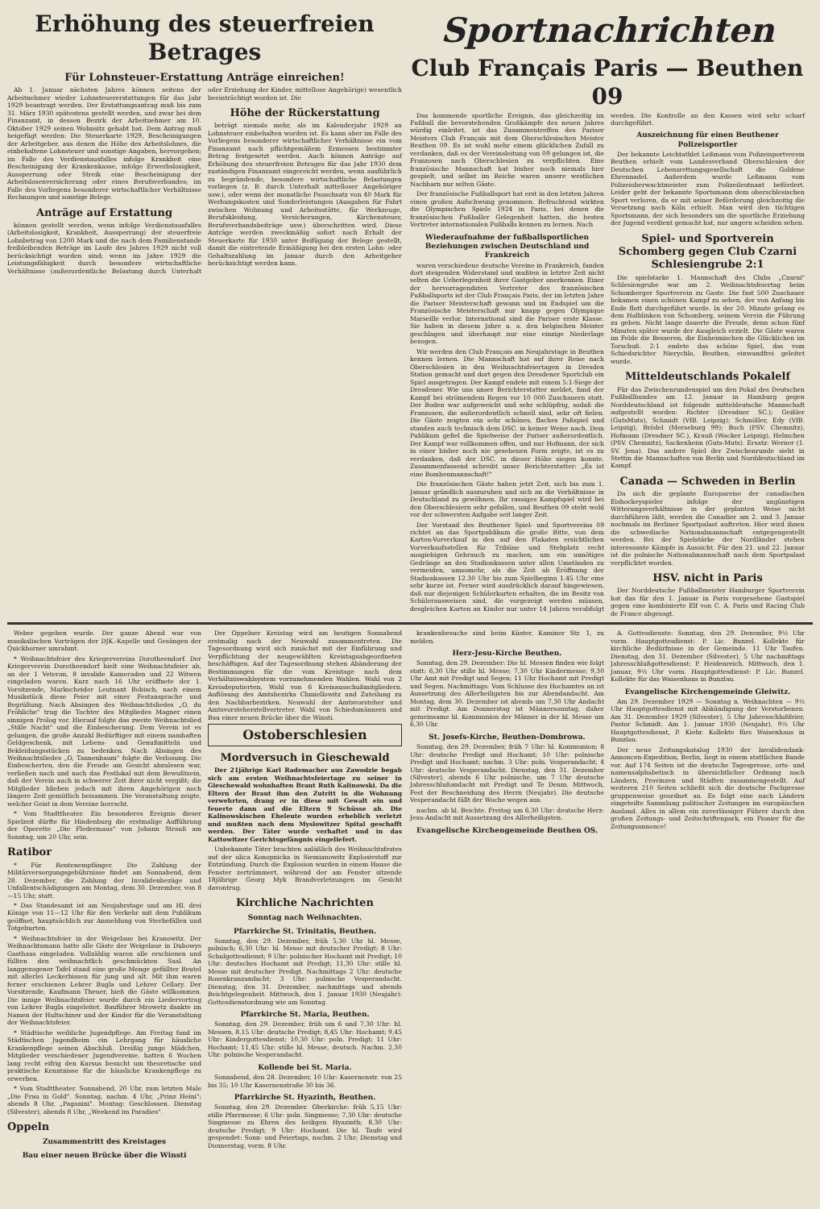Erhöhung des steuerfreien Betrages
Für Lohnsteuer-Erstattung Anträge einreichen!
Ab 1. Januar nächsten Jahres können seitens der Arbeitnehmer wieder Lohnsteuererstattungen für das Jahr 1929 beantragt werden. Der Erstattungsantrag muß bis zum 31. März 1930 spätestens gestellt werden, und zwar bei dem Finanzamt, in dessen Bezirk der Arbeitnehmer am 10. Oktober 1929 seinen Wohnsitz gehabt hat. Dem Antrag muß beigefügt werden: Die Steuerkarte 1929, Bescheinigungen der Arbeitgeber, aus denen die Höhe des Arbeitslohnes, die einbehaltene Lohnsteuer und sonstige Angaben, hervorgehen; im Falle des Verdienstausfalles infolge Krankheit eine Bescheinigung der Krankenkasse, infolge Erwerbslosigkeit, Aussperrung oder Streik eine Bescheinigung der Arbeitslosenversicherung oder eines Berufsverbandes; im Falle des Vorliegens besonderer wirtschaftlicher Verhältnisse Rechnungen und sonstige Belege.
Anträge auf Erstattung
können gestellt werden, wenn infolge Verdienstausfalles (Arbeitslosigkeit, Krankheit, Aussperrung) der steuerfreie Lohnbetrag von 1200 Mark und die nach dem Familienstande freibleibenden Beträge im Laufe des Jahres 1929 nicht voll berücksichtigt worden sind; wenn im Jahre 1929 die Leistungsfähigkeit durch besondere wirtschaftliche Verhältnisse (außerordentliche Belastung durch Unterhalt oder Erziehung der Kinder, mittellose Angehörige) wesentlich beeinträchtigt worden ist. Die
Höhe der Rückerstattung
beträgt niemals mehr, als im Kalenderjahr 1929 an Lohnsteuer einbehalten worden ist. Es kann aber im Falle des Vorliegens besonderer wirtschaftlicher Verhältnisse ein vom Finanzamt nach pflichtgemäßem Ermessen bestimmter Betrag festgesetzt werden. Auch können Anträge auf Erhöhung des steuerfreien Betrages für das Jahr 1930 dem zuständigen Finanzamt eingereicht werden, wenn ausführlich zu begründende, besondere wirtschaftliche Belastungen vorliegen (z. B. durch Unterhalt mittelloser Angehöriger usw.), oder wenn der monatliche Pauschsatz von 40 Mark für Werbungskosten und Sonderleistungen (Ausgaben für Fahrt zwischen Wohnung und Arbeitsstätte, für Werkzeuge, Berufskleidung, Versicherungen, Kirchensteuer, Berufsverbandsbeiträge usw.) überschritten wird. Diese Anträge werden zweckmäßig sofort nach Erhalt der Steuerkarte für 1930 unter Beifügung der Belege gestellt, damit die eintretende Ermäßigung bei den ersten Lohn- oder Gehaltszahlung im Januar durch den Arbeitgeber berücksichtigt werden kann.
Sportnachrichten
Club Français Paris — Beuthen 09
Das kommende sportliche Ereignis, das gleichzeitig im Fußball die bevorstehenden Großkämpfe des neuen Jahres würdig einleitet, ist das Zusammentreffen des Pariser Meisters Club Français mit dem Oberschlesischen Meister Beuthen 09. Es ist wohl mehr einem glücklichen Zufall zu verdanken, daß es der Vereinsleitung von 09 gelungen ist, die Franzosen nach Oberschlesien zu verpflichten. Eine französische Mannschaft hat bisher noch niemals hier gespielt, und selbst im Reiche waren unsere westlichen Nachbarn nur selten Gäste.
Der französische Fußballsport hat erst in den letzten Jahren einen großen Aufschwung genommen. Befruchtend wirkten die Olympischen Spiele 1924 in Paris, bei denen die französischen Fußballer Gelegenheit hatten, die besten Vertreter internationalen Fußballs kennen zu lernen. Nach
Wiederaufnahme der fußballsportlichen Beziehungen zwischen Deutschland und Frankreich
waren verschiedene deutsche Vereine in Frankreich, fanden dort steigenden Widerstand und mußten in letzter Zeit nicht selten die Ueberlegenheit ihrer Gastgeber anerkennen. Einer der hervorragendsten Vertreter des französischen Fußballsports ist der Club Français Paris, der im letzten Jahre die Pariser Meisterschaft gewann und im Endspiel um die Französische Meisterschaft nur knapp gegen Olympique Marseille verlor. International sind die Pariser erste Klasse. Sie haben in diesem Jahre u. a. den belgischen Meister geschlagen und überhaupt nur eine einzige Niederlage bezogen.
Wir werden den Club Français am Neujahrstage in Beuthen kennen lernen. Die Mannschaft hat auf ihrer Reise nach Oberschlesien in den Weihnachtsfeiertagen in Dresden Station gemacht und dort gegen den Dresdener Sportclub ein Spiel ausgetragen. Der Kampf endete mit einem 5:1-Siege der Dresdener. Wie uns unser Berichterstatter meldet, fand der Kampf bei strömendem Regen vor 10 000 Zuschauern statt. Der Boden war aufgeweicht und sehr schlüpfrig, sodaß die Franzosen, die außerordentlich schnell sind, sehr oft fielen. Die Gäste zeigten ein sehr schönes, flaches Paßspiel und standen auch technisch dem DSC. in keiner Weise nach. Dem Publikum gefiel die Spielweise der Pariser außerordentlich. Der Kampf war vollkommen offen, und nur Hofmann, der sich in einer bisher noch nie gesehenen Form zeigte, ist es zu verdanken, daß der DSC. in dieser Höhe siegen konnte. Zusammenfassend schreibt unser Berichterstatter: „Es ist eine Bombenmannschaft!"
Die französischen Gäste haben jetzt Zeit, sich bis zum 1. Januar gründlich auszuruhen und sich an die Verhältnisse in Deutschland zu gewöhnen. Ihr rassiges Kampfspiel wird bei den Oberschlesiern sehr gefallen, und Beuthen 09 steht wohl vor der schwersten Aufgabe seit langer Zeit.
Der Vorstand des Beuthener Spiel- und Sportvereins 09 richtet an das Sportpublikum die große Bitte, von dem Karten-Vorverkauf in den auf den Plakaten ersichtlichen Vorverkaufsstellen für Tribüne und Stehplatz recht ausgiebigen Gebrauch zu machen, um ein unnötiges Gedränge an den Stadionkassen unter allen Umständen zu vermeiden, umsomehr, als die Zeit ab Eröffnung der Stadionkassen 12.30 Uhr bis zum Spielbeginn 1.45 Uhr eine sehr kurze ist. Ferner wird ausdrücklich darauf hingewiesen, daß nur diejenigen Schülerkarten erhalten, die im Besitz von Schülerausweisen sind, die vorgezeigt werden müssen, desgleichen Karten an Kinder nur unter 14 Jahren verabfolgt werden. Die Kontrolle an den Kassen wird sehr scharf durchgeführt.
Auszeichnung für einen Beuthener Polizeisportler
Der bekannte Leichtathlet Leßmann vom Polizeisportverein Beuthen erhielt vom Landesverband Oberschlesien der Deutschen Lebensrettungsgesellschaft die Goldene Ehrennadel. Außerdem wurde Leßmann vom Polizeioberwachtmeister zum Polizeileutnant befördert. Leider geht der bekannte Sportsmann dem oberschlesischen Sport verloren, da er mit seiner Beförderung gleichzeitig die Versetzung nach Köln erhielt. Man wird den tüchtigen Sportsmann, der sich besonders um die sportliche Erziehung der Jugend verdient gemacht hat, nur ungern scheiden sehen.
Spiel- und Sportverein Schomberg gegen Club Czarni Schlesiengrube 2:1
Die spielstarke 1. Mannschaft des Clubs „Czarni" Schlesiengrube war am 2. Weihnachtsfeiertag beim Schomberger Sportverein zu Gaste. Die fast 500 Zuschauer bekamen einen schönen Kampf zu sehen, der von Anfang bis Ende flott durchgeführt wurde. In der 20. Minute gelang es dem Halblinken von Schomberg, seinem Verein die Führung zu geben. Nicht lange dauerte die Freude, denn schon fünf Minuten später wurde der Ausgleich erzielt. Die Gäste waren im Felde die Besseren, die Einheimischen die Glücklichen im Torschuß. 2:1 endete das schöne Spiel, das vom Schiedsrichter Nierychlo, Beuthen, einwandfrei geleitet wurde.
Mitteldeutschlands Pokalelf
Für das Zwischenrundenspiel um den Pokal des Deutschen Fußballbundes am 12. Januar in Hamburg gegen Norddeutschland ist folgende mitteldeutsche Mannschaft aufgestellt worden: Richter (Dresdner SC.); Geißler (GutsMuts), Schmidt (VfB. Leipzig); Schmöller, Edy (VfB. Leipzig), Brödel (Merseburg 99); Boch (PSV. Chemnitz), Hofmann (Dresdner SC.), Krauß (Wacker Leipzig), Helmchen (PSV. Chemnitz), Sackenheim (Guts-Muts). Ersatz: Werner (1. SV. Jena). Das andere Spiel der Zwischenrunde sieht in Stettin die Mannschaften von Berlin und Norddeutschland im Kampf.
Canada — Schweden in Berlin
Da sich die geplante Europareise der canadischen Eishockeyspieler infolge der ungünstigen Witterungsverhältnisse in der geplanten Weise nicht durchführen läßt, werden die Canadier am 2. und 3. Januar nochmals im Berliner Sportpalast auftreten. Hier wird ihnen die schwedische Nationalmannschaft entgegengestellt werden. Bei der Spielstärke der Nordländer stehen interessante Kämpfe in Aussicht. Für den 21. und 22. Januar ist die polnische Nationalmannschaft nach dem Sportpalast verpflichtet worden.
HSV. nicht in Paris
Der Norddeutsche Fußballmeister Hamburger Sportverein hat das für den 1. Januar in Paris vorgesehene Gastspiel gegen eine kombinierte Elf von C. A. Paris und Racing Club de France abgesagt.
Weber gegeben wurde. Der ganze Abend war von musikalischen Vorträgen der DJK.-Kapelle und Gesängen der Quickborner umrahmt.
* Weihnachtsfeier des Kriegervereins Dorotheendorf. Der Kriegerverein Dorotheendorf hielt eine Weihnachtsfeier ab, an der 1 Veteran, 8 invalide Kameraden und 22 Witwen eingeladen waren. Kurz nach 16 Uhr eröffnete der 1. Vorsitzende, Markscheider Leutnant Bobisch, nach einem Musikstück diese Feier mit einer Festansprache und Begrüßung. Nach Absingen des Weihnachtsliedes „O, du Fröhliche" trug die Tochter des Mitgliedes Magner einen sinnigen Prolog vor. Hierauf folgte das zweite Weihnachtslied „Stille Nacht" und die Einbescherung. Dem Verein ist es gelungen, die große Anzahl Bedürftiger mit einem namhaften Geldgeschenk, mit Lebens- und Genußmitteln und Bekleidungsstücken zu bedenken. Nach Absingen des Weihnachtsliedes „O, Tannenbaum" folgte die Verlosung. Die Einbescherten, den die Freude am Gesicht abzulesen war, verließen nach und nach das Festlokal mit dem Bewußtsein, daß der Verein auch in schwerer Zeit ihrer nicht vergißt; die Mitglieder blieben jedoch mit ihren Angehörigen noch längere Zeit gemütlich beisammen. Die Veranstaltung zeigte, welcher Geist in dem Vereine herrscht.
* Vom Stadttheater. Ein besonderes Ereignis dieser Spielzeit dürfte für Hindenburg die erstmalige Aufführung der Operette „Die Fledermaus" von Johann Strauß am Sonntag, um 20 Uhr, sein.
Ratibor
* Für Rentenempfänger. Die Zahlung der Militärversorgungsgebührnisse findet am Sonnabend, dem 28. Dezember, die Zahlung der Invalidenbezüge und Unfallentschädigungen am Montag, dem 30. Dezember, von 8—15 Uhr, statt.
* Das Standesamt ist am Neujahrstage und am Hl. drei Könige von 11—12 Uhr für den Verkehr mit dem Publikum geöffnet, hauptsächlich zur Anmeldung von Sterbefällen und Totgeburten.
* Weihnachtsfeier in der Weigelaue bei Kranowitz. Der Weihnachtsmann hatte alle Gäste der Weigelaue in Dubowys Gasthaus eingeladen. Vollzählig waren alle erschienen und füllten den weihnachtlich geschmückten Saal. An langgezogener Tafel stand eine große Menge gefüllter Beutel mit allerlei Leckerbissen für jung und alt. Mit ihm waren ferner erschienen Lehrer Bugla und Lehrer Cellary. Der Vorsitzende, Kaufmann Theuer, hieß die Gäste willkommen. Die innige Weihnachtsfeier wurde durch ein Liedervortrag von Lehrer Bugla eingeleitet. Bauführer Mrowetz dankte im Namen der Hultschiner und der Kinder für die Veranstaltung der Weihnachtsfeier.
* Städtische weibliche Jugendpflege. Am Freitag fand im Städtischen Jugendheim ein Lehrgang für häusliche Krankenpflege seinen Abschluß. Dreißig junge Mädchen, Mitglieder verschiedener Jugendvereine, hatten 6 Wochen lang recht eifrig den Kursus besucht um theoretische und praktische Kenntnisse für die häusliche Krankenpflege zu erwerben.
* Vom Stadttheater. Sonnabend, 20 Uhr, zum letzten Male „Die Frau in Gold". Sonntag, nachm. 4 Uhr, „Prinz Heini"; abends 8 Uhr, „Paganini". Montag: Geschlossen. Dienstag (Silvester), abends 8 Uhr, „Weekend im Paradies".
Oppeln
Zusammentritt des Kreistages
Bau einer neuen Brücke über die Winsti
Der Oppelner Kreistag wird am heutigen Sonnabend erstmalig nach der Neuwahl zusammentreten. Die Tagesordnung wird sich zunächst mit der Einführung und Verpflichtung der neugewählten Kreistagsabgeordneten beschäftigen. Auf der Tagesordnung stehen Abänderung der Bestimmungen für die vom Kreistage nach dem Verhältniswahlsystem vorzunehmenden Wahlen. Wahl von 2 Kreisdeputierten, Wahl von 6 Kreisausschußmitgliedern. Auflösung des Amtsbezirks Chmiellowitz und Zuteilung zu den Nachbarbezirken. Neuwahl der Amtsvorsteher und Amtsvorsteherstellvertreter. Wahl von Schiedsmännern und Bau einer neuen Brücke über die Winsti.
Ostoberschlesien
Mordversuch in Gieschewald
Der 21jährige Karl Rademacher aus Zawodzie begab sich am ersten Weihnachtsfeiertage zu seiner in Gieschewald wohnhaften Braut Ruth Kalinowski. Da die Eltern der Braut ihm den Zutritt in die Wohnung verwehrten, drang er in diese mit Gewalt ein und feuerte dann auf die Eltern 9 Schüsse ab. Die Kalinowskischen Eheleute wurden erheblich verletzt und mußten nach dem Myslowitzer Spital geschafft werden. Der Täter wurde verhaftet und in das Kattowitzer Gerichtsgefängnis eingeliefert.
Unbekannte Täter brachten anläßlich des Weihnachtsfestes auf der ulica Konopnicka in Siemianowitz Explosivstoff zur Entzündung. Durch die Explosion wurden in einem Hause die Fenster zertrümmert, während der am Fenster sitzende 18jährige Georg Myk Brandverletzungen im Gesicht davontrug.
Kirchliche Nachrichten
Sonntag nach Weihnachten.
Pfarrkirche St. Trinitatis, Beuthen.
Sonntag, den 29. Dezember, früh 5,30 Uhr hl. Messe, polnisch; 6,30 Uhr: hl. Messe mit deutscher Predigt; 8 Uhr: Schulgottesdienst; 9 Uhr: polnischer Hochamt mit Predigt; 10 Uhr: deutsches Hochamt mit Predigt; 11,30 Uhr: stille hl. Messe mit deutscher Predigt. Nachmittags 2 Uhr: deutsche Rosenkranzandacht; 3 Uhr: polnische Vesperandacht. Dienstag, den 31. Dezember, nachmittags und abends Beichtgelegenheit. Mittwoch, den 1. Januar 1930 (Neujahr): Gottesdienstordnung wie am Sonntag.
Pfarrkirche St. Maria, Beuthen.
Sonntag, den 29. Dezember, früh um 6 und 7,30 Uhr: hl. Messen, 8,15 Uhr: deutsche Predigt; 8,45 Uhr: Hochamt; 9,45 Uhr: Kindergottesdienst; 10,30 Uhr: poln. Predigt; 11 Uhr: Hochamt; 11,45 Uhr: stille hl. Messe, deutsch. Nachm. 2,30 Uhr: polnische Vesperandacht.
Kollende bei St. Maria.
Sonnabend, den 28. Dezember, 10 Uhr: Kasernenstr. von 25 bis 35; 10 Uhr Kasernenstraße 30 bis 36.
Pfarrkirche St. Hyazinth, Beuthen.
Sonntag, den 29. Dezember. Oberkirche: früh 5,15 Uhr: stille Pfarrmesse; 6 Uhr: poln. Singmesse; 7,30 Uhr: deutsche Singmesse zu Ehren des heiligen Hyazinth; 8,30 Uhr: deutsche Predigt; 9 Uhr: Hochamt. Die hl. Taufe wird gespendet: Sonn- und Feiertags, nachm. 2 Uhr; Dienstag und Donnerstag, vorm. 8 Uhr.
krankenbesuche sind beim Küster, Kaminer Str. 1, zu melden.
Herz-Jesu-Kirche Beuthen.
Sonntag, den 29. Dezember: Die hl. Messen finden wie folgt statt: 6,30 Uhr stille hl. Messe; 7,30 Uhr Kindermesse; 9,30 Uhr Amt mit Predigt und Segen; 11 Uhr Hochamt mit Predigt und Segen. Nachmittags: Vom Schlusse des Hochamtes an ist Aussetzung des Allerheiligsten bis zur Abendandacht. Am Montag, dem 30. Dezember ist abends um 7,30 Uhr Andacht mit Predigt. Am Donnerstag ist Männersonntag, daher gemeinsame hl. Kommunion der Männer in der hl. Messe um 6,30 Uhr.
St. Josefs-Kirche, Beuthen-Dombrowa.
Sonntag, den 29. Dezember, früh 7 Uhr: hl. Kommunion; 8 Uhr: deutsche Predigt und Hochamt; 10 Uhr: polnische Predigt und Hochamt; nachm. 3 Uhr: poln. Vesperandacht; 4 Uhr: deutsche Vesperandacht. Dienstag, den 31. Dezember (Silvester), abends 6 Uhr polnische, um 7 Uhr deutsche Jahresschlußandacht mit Predigt und Te Deum. Mittwoch, Fest der Beschneidung des Herrn (Neujahr). Die deutsche Vesperandacht fällt der Woche wegen aus.
nachm. ab hl. Beichte. Freitag um 6,30 Uhr: deutsche Herz-Jesu-Andacht mit Aussetzung des Allerheiligsten.
Evangelische Kirchengemeinde Beuthen OS.
A. Gottesdienste: Sonntag, den 29. Dezember, 9½ Uhr vorm. Hauptgottesdienst: P. Lic. Bunzel. Kollekte für kirchliche Bedürfnisse in der Gemeinde. 11 Uhr Taufen. Dienstag, den 31. Dezember (Silvester), 5 Uhr nachmittags Jahresschlußgottesdienst: P. Heidenreich. Mittwoch, den 1. Januar, 9½ Uhr vorm. Hauptgottesdienst: P. Lic. Bunzel. Kollekte für das Waisenhaus in Bunzlau.
Evangelische Kirchengemeinde Gleiwitz.
Am 29. Dezember 1929 — Sonntag n. Weihnachten — 9½ Uhr Hauptgottesdienst mit Abkündigung der Verstorbenen. Am 31. Dezember 1929 (Silvester), 5 Uhr Jahresschlußfeier, Pastor Schmidt. Am 1. Januar 1930 (Neujahr), 9½ Uhr Hauptgottesdienst, P. Kiehr. Kollekte fürs Waisenhaus in Bunzlau.
Der neue Zeitungskatalog 1930 der Invalidendank-Annoncen-Expedition, Berlin, liegt in einem stattlichen Bande vor. Auf 174 Seiten ist die deutsche Tagespresse, orts- und namensalphabetisch in übersichtlicher Ordnung nach Ländern, Provinzen und Städten zusammengestellt. Auf weiteren 210 Seiten schließt sich die deutsche Fachpresse gruppenweise geordnet an. Es folgt eine nach Ländern eingeteilte Sammlung politischer Zeitungen im europäischen Ausland. Alles in allem ein zuverlässiger Führer durch den großen Zeitungs- und Zeitschriftenpark, ein Pionier für die Zeitungsannonce!